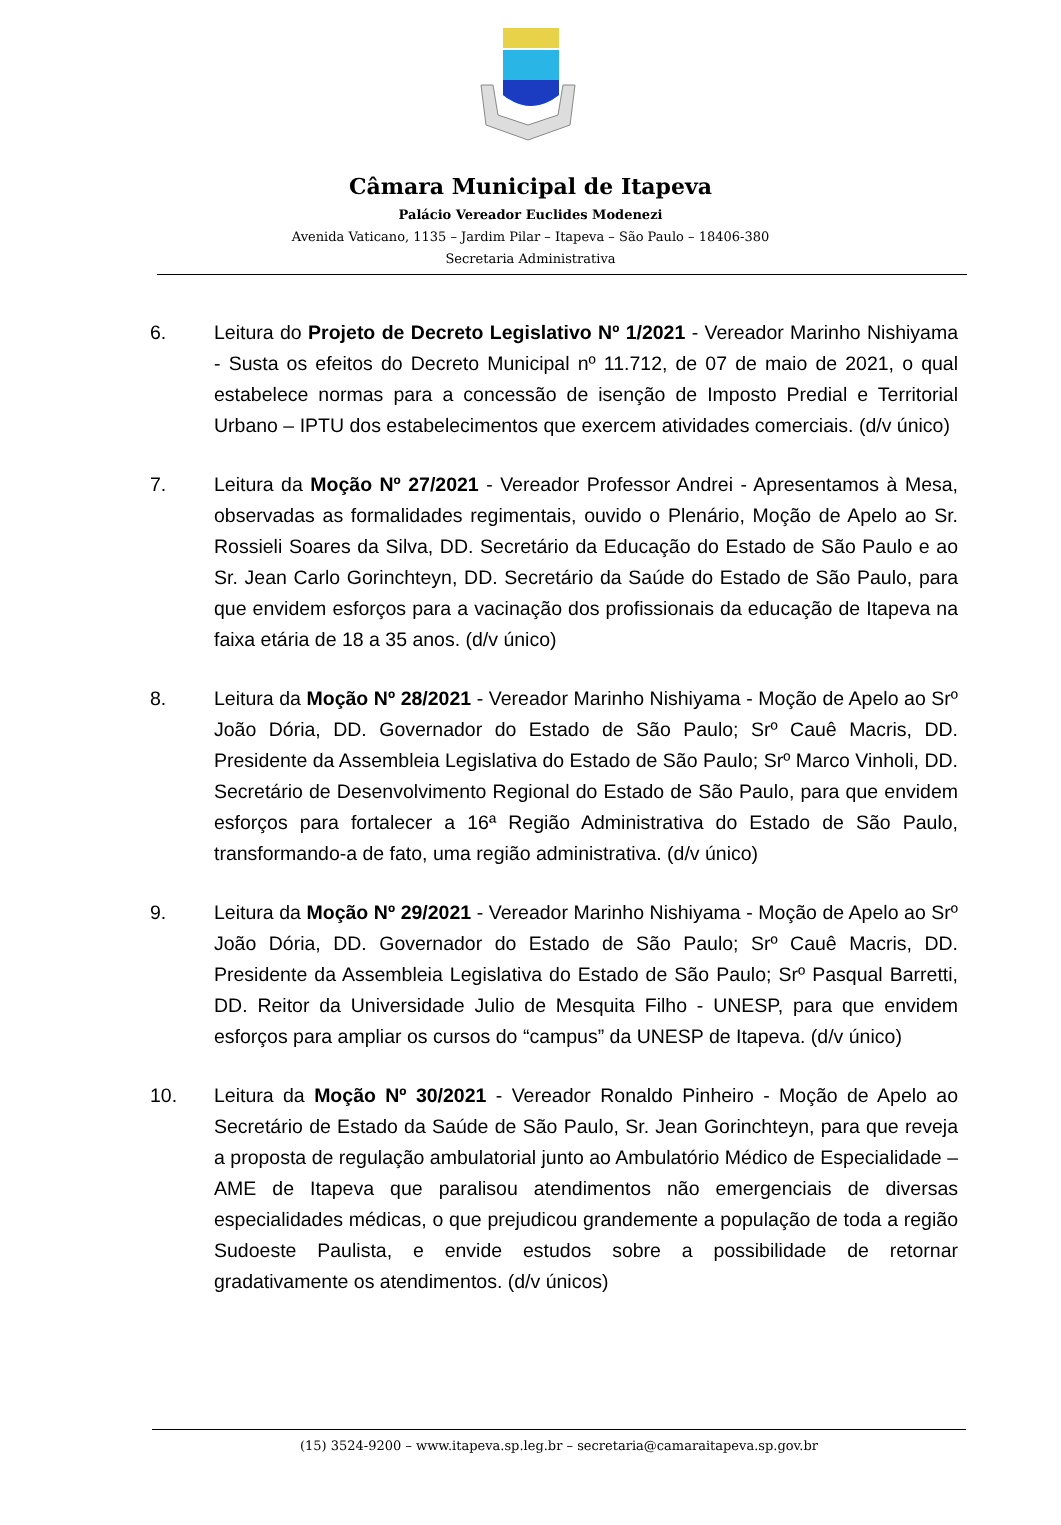Câmara Municipal de Itapeva
Palácio Vereador Euclides Modenezi
Avenida Vaticano, 1135 – Jardim Pilar – Itapeva – São Paulo – 18406-380
Secretaria Administrativa
6. Leitura do Projeto de Decreto Legislativo Nº 1/2021 - Vereador Marinho Nishiyama - Susta os efeitos do Decreto Municipal nº 11.712, de 07 de maio de 2021, o qual estabelece normas para a concessão de isenção de Imposto Predial e Territorial Urbano – IPTU dos estabelecimentos que exercem atividades comerciais. (d/v único)
7. Leitura da Moção Nº 27/2021 - Vereador Professor Andrei - Apresentamos à Mesa, observadas as formalidades regimentais, ouvido o Plenário, Moção de Apelo ao Sr. Rossieli Soares da Silva, DD. Secretário da Educação do Estado de São Paulo e ao Sr. Jean Carlo Gorinchteyn, DD. Secretário da Saúde do Estado de São Paulo, para que envidem esforços para a vacinação dos profissionais da educação de Itapeva na faixa etária de 18 a 35 anos. (d/v único)
8. Leitura da Moção Nº 28/2021 - Vereador Marinho Nishiyama - Moção de Apelo ao Srº João Dória, DD. Governador do Estado de São Paulo; Srº Cauê Macris, DD. Presidente da Assembleia Legislativa do Estado de São Paulo; Srº Marco Vinholi, DD. Secretário de Desenvolvimento Regional do Estado de São Paulo, para que envidem esforços para fortalecer a 16ª Região Administrativa do Estado de São Paulo, transformando-a de fato, uma região administrativa. (d/v único)
9. Leitura da Moção Nº 29/2021 - Vereador Marinho Nishiyama - Moção de Apelo ao Srº João Dória, DD. Governador do Estado de São Paulo; Srº Cauê Macris, DD. Presidente da Assembleia Legislativa do Estado de São Paulo; Srº Pasqual Barretti, DD. Reitor da Universidade Julio de Mesquita Filho - UNESP, para que envidem esforços para ampliar os cursos do “campus” da UNESP de Itapeva. (d/v único)
10. Leitura da Moção Nº 30/2021 - Vereador Ronaldo Pinheiro - Moção de Apelo ao Secretário de Estado da Saúde de São Paulo, Sr. Jean Gorinchteyn, para que reveja a proposta de regulação ambulatorial junto ao Ambulatório Médico de Especialidade – AME de Itapeva que paralisou atendimentos não emergenciais de diversas especialidades médicas, o que prejudicou grandemente a população de toda a região Sudoeste Paulista, e envide estudos sobre a possibilidade de retornar gradativamente os atendimentos. (d/v únicos)
(15) 3524-9200 – www.itapeva.sp.leg.br – secretaria@camaraitapeva.sp.gov.br